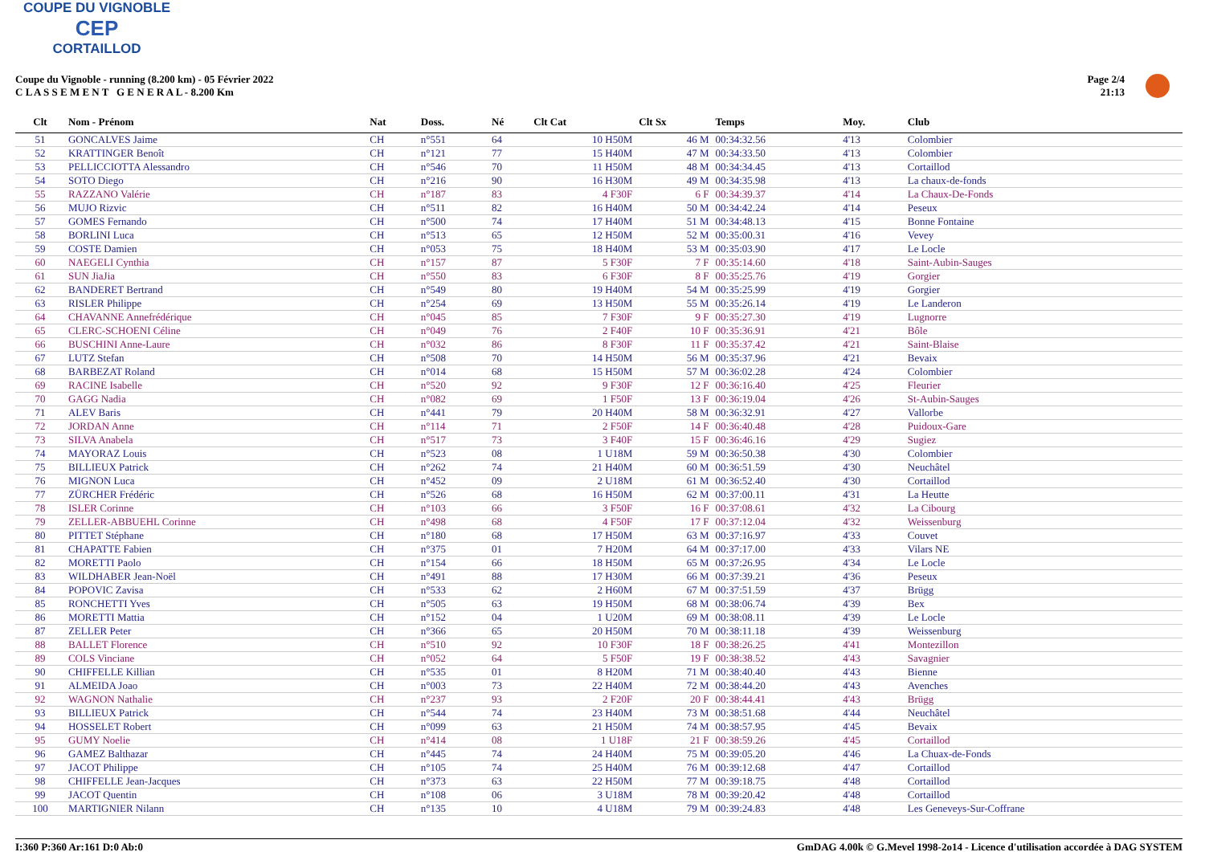COUPE DU VIGNOBLE
CEP
CORTAILLOD
Coupe du Vignoble - running (8.200 km) - 05 Février 2022
C L A S S E M E N T G E N E R A L - 8.200 Km
Page 2/4
21:13
| Clt | Nom - Prénom | Nat | Doss. | Né | Clt Cat | Clt Sx | Temps | Moy. | Club |
| --- | --- | --- | --- | --- | --- | --- | --- | --- | --- |
| 51 | GONCALVES Jaime | CH | n°551 | 64 | 10 H50M | 46 M | 00:34:32.56 | 4'13 | Colombier |
| 52 | KRATTINGER Benoît | CH | n°121 | 77 | 15 H40M | 47 M | 00:34:33.50 | 4'13 | Colombier |
| 53 | PELLICCIOTTA Alessandro | CH | n°546 | 70 | 11 H50M | 48 M | 00:34:34.45 | 4'13 | Cortaillod |
| 54 | SOTO Diego | CH | n°216 | 90 | 16 H30M | 49 M | 00:34:35.98 | 4'13 | La chaux-de-fonds |
| 55 | RAZZANO Valérie | CH | n°187 | 83 | 4 F30F | 6 F | 00:34:39.37 | 4'14 | La Chaux-De-Fonds |
| 56 | MUJO Rizvic | CH | n°511 | 82 | 16 H40M | 50 M | 00:34:42.24 | 4'14 | Peseux |
| 57 | GOMES Fernando | CH | n°500 | 74 | 17 H40M | 51 M | 00:34:48.13 | 4'15 | Bonne Fontaine |
| 58 | BORLINI Luca | CH | n°513 | 65 | 12 H50M | 52 M | 00:35:00.31 | 4'16 | Vevey |
| 59 | COSTE Damien | CH | n°053 | 75 | 18 H40M | 53 M | 00:35:03.90 | 4'17 | Le Locle |
| 60 | NAEGELI Cynthia | CH | n°157 | 87 | 5 F30F | 7 F | 00:35:14.60 | 4'18 | Saint-Aubin-Sauges |
| 61 | SUN JiaJia | CH | n°550 | 83 | 6 F30F | 8 F | 00:35:25.76 | 4'19 | Gorgier |
| 62 | BANDERET Bertrand | CH | n°549 | 80 | 19 H40M | 54 M | 00:35:25.99 | 4'19 | Gorgier |
| 63 | RISLER Philippe | CH | n°254 | 69 | 13 H50M | 55 M | 00:35:26.14 | 4'19 | Le Landeron |
| 64 | CHAVANNE Annefrédérique | CH | n°045 | 85 | 7 F30F | 9 F | 00:35:27.30 | 4'19 | Lugnorre |
| 65 | CLERC-SCHOENI Céline | CH | n°049 | 76 | 2 F40F | 10 F | 00:35:36.91 | 4'21 | Bôle |
| 66 | BUSCHINI Anne-Laure | CH | n°032 | 86 | 8 F30F | 11 F | 00:35:37.42 | 4'21 | Saint-Blaise |
| 67 | LUTZ Stefan | CH | n°508 | 70 | 14 H50M | 56 M | 00:35:37.96 | 4'21 | Bevaix |
| 68 | BARBEZAT Roland | CH | n°014 | 68 | 15 H50M | 57 M | 00:36:02.28 | 4'24 | Colombier |
| 69 | RACINE Isabelle | CH | n°520 | 92 | 9 F30F | 12 F | 00:36:16.40 | 4'25 | Fleurier |
| 70 | GAGG Nadia | CH | n°082 | 69 | 1 F50F | 13 F | 00:36:19.04 | 4'26 | St-Aubin-Sauges |
| 71 | ALEV Baris | CH | n°441 | 79 | 20 H40M | 58 M | 00:36:32.91 | 4'27 | Vallorbe |
| 72 | JORDAN Anne | CH | n°114 | 71 | 2 F50F | 14 F | 00:36:40.48 | 4'28 | Puidoux-Gare |
| 73 | SILVA Anabela | CH | n°517 | 73 | 3 F40F | 15 F | 00:36:46.16 | 4'29 | Sugiez |
| 74 | MAYORAZ Louis | CH | n°523 | 08 | 1 U18M | 59 M | 00:36:50.38 | 4'30 | Colombier |
| 75 | BILLIEUX Patrick | CH | n°262 | 74 | 21 H40M | 60 M | 00:36:51.59 | 4'30 | Neuchâtel |
| 76 | MIGNON Luca | CH | n°452 | 09 | 2 U18M | 61 M | 00:36:52.40 | 4'30 | Cortaillod |
| 77 | ZÜRCHER Frédéric | CH | n°526 | 68 | 16 H50M | 62 M | 00:37:00.11 | 4'31 | La Heutte |
| 78 | ISLER Corinne | CH | n°103 | 66 | 3 F50F | 16 F | 00:37:08.61 | 4'32 | La Cibourg |
| 79 | ZELLER-ABBUEHL Corinne | CH | n°498 | 68 | 4 F50F | 17 F | 00:37:12.04 | 4'32 | Weissenburg |
| 80 | PITTET Stéphane | CH | n°180 | 68 | 17 H50M | 63 M | 00:37:16.97 | 4'33 | Couvet |
| 81 | CHAPATTE Fabien | CH | n°375 | 01 | 7 H20M | 64 M | 00:37:17.00 | 4'33 | Vilars NE |
| 82 | MORETTI Paolo | CH | n°154 | 66 | 18 H50M | 65 M | 00:37:26.95 | 4'34 | Le Locle |
| 83 | WILDHABER Jean-Noël | CH | n°491 | 88 | 17 H30M | 66 M | 00:37:39.21 | 4'36 | Peseux |
| 84 | POPOVIC Zavisa | CH | n°533 | 62 | 2 H60M | 67 M | 00:37:51.59 | 4'37 | Brügg |
| 85 | RONCHETTI Yves | CH | n°505 | 63 | 19 H50M | 68 M | 00:38:06.74 | 4'39 | Bex |
| 86 | MORETTI Mattia | CH | n°152 | 04 | 1 U20M | 69 M | 00:38:08.11 | 4'39 | Le Locle |
| 87 | ZELLER Peter | CH | n°366 | 65 | 20 H50M | 70 M | 00:38:11.18 | 4'39 | Weissenburg |
| 88 | BALLET Florence | CH | n°510 | 92 | 10 F30F | 18 F | 00:38:26.25 | 4'41 | Montezillon |
| 89 | COLS Vinciane | CH | n°052 | 64 | 5 F50F | 19 F | 00:38:38.52 | 4'43 | Savagnier |
| 90 | CHIFFELLE Killian | CH | n°535 | 01 | 8 H20M | 71 M | 00:38:40.40 | 4'43 | Bienne |
| 91 | ALMEIDA Joao | CH | n°003 | 73 | 22 H40M | 72 M | 00:38:44.20 | 4'43 | Avenches |
| 92 | WAGNON Nathalie | CH | n°237 | 93 | 2 F20F | 20 F | 00:38:44.41 | 4'43 | Brügg |
| 93 | BILLIEUX Patrick | CH | n°544 | 74 | 23 H40M | 73 M | 00:38:51.68 | 4'44 | Neuchâtel |
| 94 | HOSSELET Robert | CH | n°099 | 63 | 21 H50M | 74 M | 00:38:57.95 | 4'45 | Bevaix |
| 95 | GUMY Noelie | CH | n°414 | 08 | 1 U18F | 21 F | 00:38:59.26 | 4'45 | Cortaillod |
| 96 | GAMEZ Balthazar | CH | n°445 | 74 | 24 H40M | 75 M | 00:39:05.20 | 4'46 | La Chuax-de-Fonds |
| 97 | JACOT Philippe | CH | n°105 | 74 | 25 H40M | 76 M | 00:39:12.68 | 4'47 | Cortaillod |
| 98 | CHIFFELLE Jean-Jacques | CH | n°373 | 63 | 22 H50M | 77 M | 00:39:18.75 | 4'48 | Cortaillod |
| 99 | JACOT Quentin | CH | n°108 | 06 | 3 U18M | 78 M | 00:39:20.42 | 4'48 | Cortaillod |
| 100 | MARTIGNIER Nilann | CH | n°135 | 10 | 4 U18M | 79 M | 00:39:24.83 | 4'48 | Les Geneveys-Sur-Coffrane |
I:360 P:360 Ar:161 D:0 Ab:0 GmDAG 4.00k © G.Mevel 1998-2o14 - Licence d'utilisation accordée à DAG SYSTEM